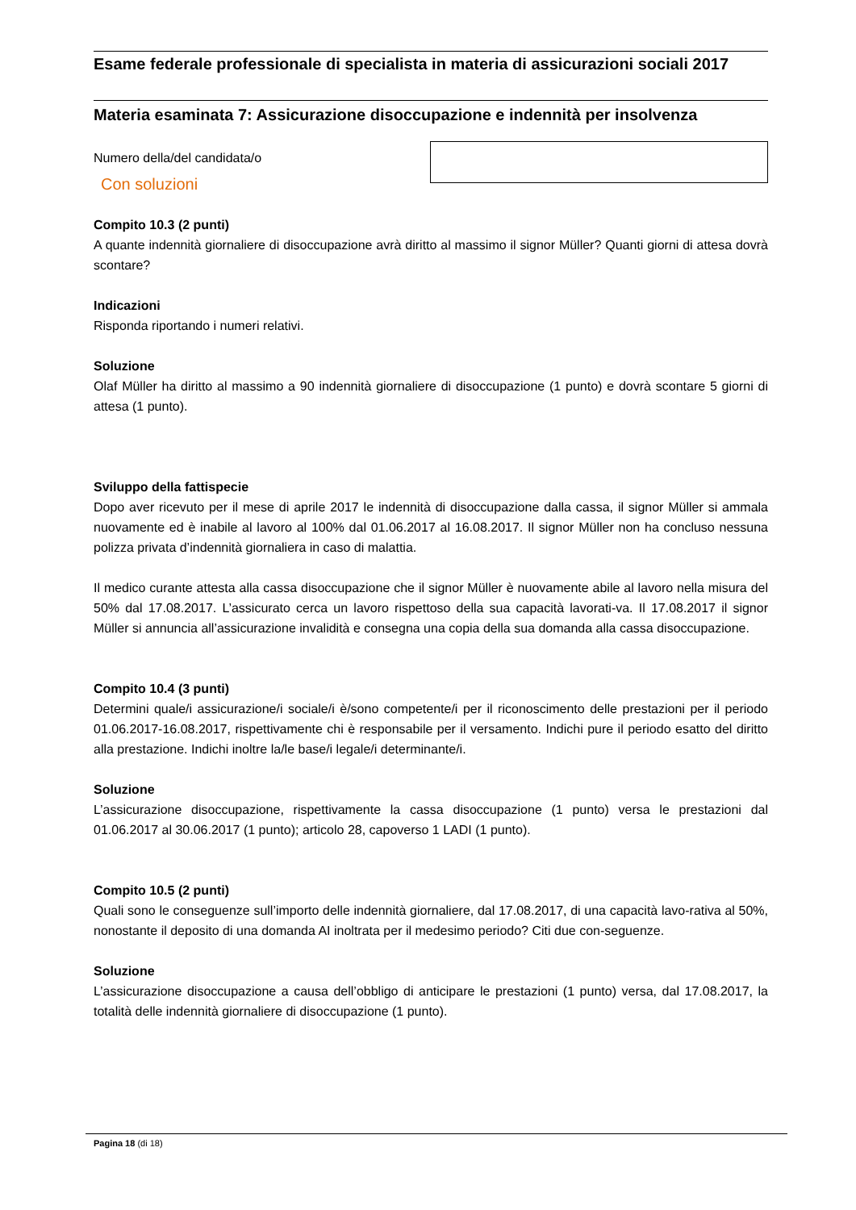Esame federale professionale di specialista in materia di assicurazioni sociali 2017
Materia esaminata 7: Assicurazione disoccupazione e indennità per insolvenza
Numero della/del candidata/o
Con soluzioni
Compito 10.3 (2 punti)
A quante indennità giornaliere di disoccupazione avrà diritto al massimo il signor Müller? Quanti giorni di attesa dovrà scontare?
Indicazioni
Risponda riportando i numeri relativi.
Soluzione
Olaf Müller ha diritto al massimo a 90 indennità giornaliere di disoccupazione (1 punto) e dovrà scontare 5 giorni di attesa (1 punto).
Sviluppo della fattispecie
Dopo aver ricevuto per il mese di aprile 2017 le indennità di disoccupazione dalla cassa, il signor Müller si ammala nuovamente ed è inabile al lavoro al 100% dal 01.06.2017 al 16.08.2017. Il signor Müller non ha concluso nessuna polizza privata d’indennità giornaliera in caso di malattia.
Il medico curante attesta alla cassa disoccupazione che il signor Müller è nuovamente abile al lavoro nella misura del 50% dal 17.08.2017. L’assicurato cerca un lavoro rispettoso della sua capacità lavorati-va. Il 17.08.2017 il signor Müller si annuncia all’assicurazione invalidità e consegna una copia della sua domanda alla cassa disoccupazione.
Compito 10.4 (3 punti)
Determini quale/i assicurazione/i sociale/i è/sono competente/i per il riconoscimento delle prestazioni per il periodo 01.06.2017-16.08.2017, rispettivamente chi è responsabile per il versamento. Indichi pure il periodo esatto del diritto alla prestazione. Indichi inoltre la/le base/i legale/i determinante/i.
Soluzione
L’assicurazione disoccupazione, rispettivamente la cassa disoccupazione (1 punto) versa le prestazioni dal 01.06.2017 al 30.06.2017 (1 punto); articolo 28, capoverso 1 LADI (1 punto).
Compito 10.5 (2 punti)
Quali sono le conseguenze sull’importo delle indennità giornaliere, dal 17.08.2017, di una capacità lavo-rativa al 50%, nonostante il deposito di una domanda AI inoltrata per il medesimo periodo? Citi due con-seguenze.
Soluzione
L’assicurazione disoccupazione a causa dell’obbligo di anticipare le prestazioni (1 punto) versa, dal 17.08.2017, la totalità delle indennità giornaliere di disoccupazione (1 punto).
Pagina 18 (di 18)